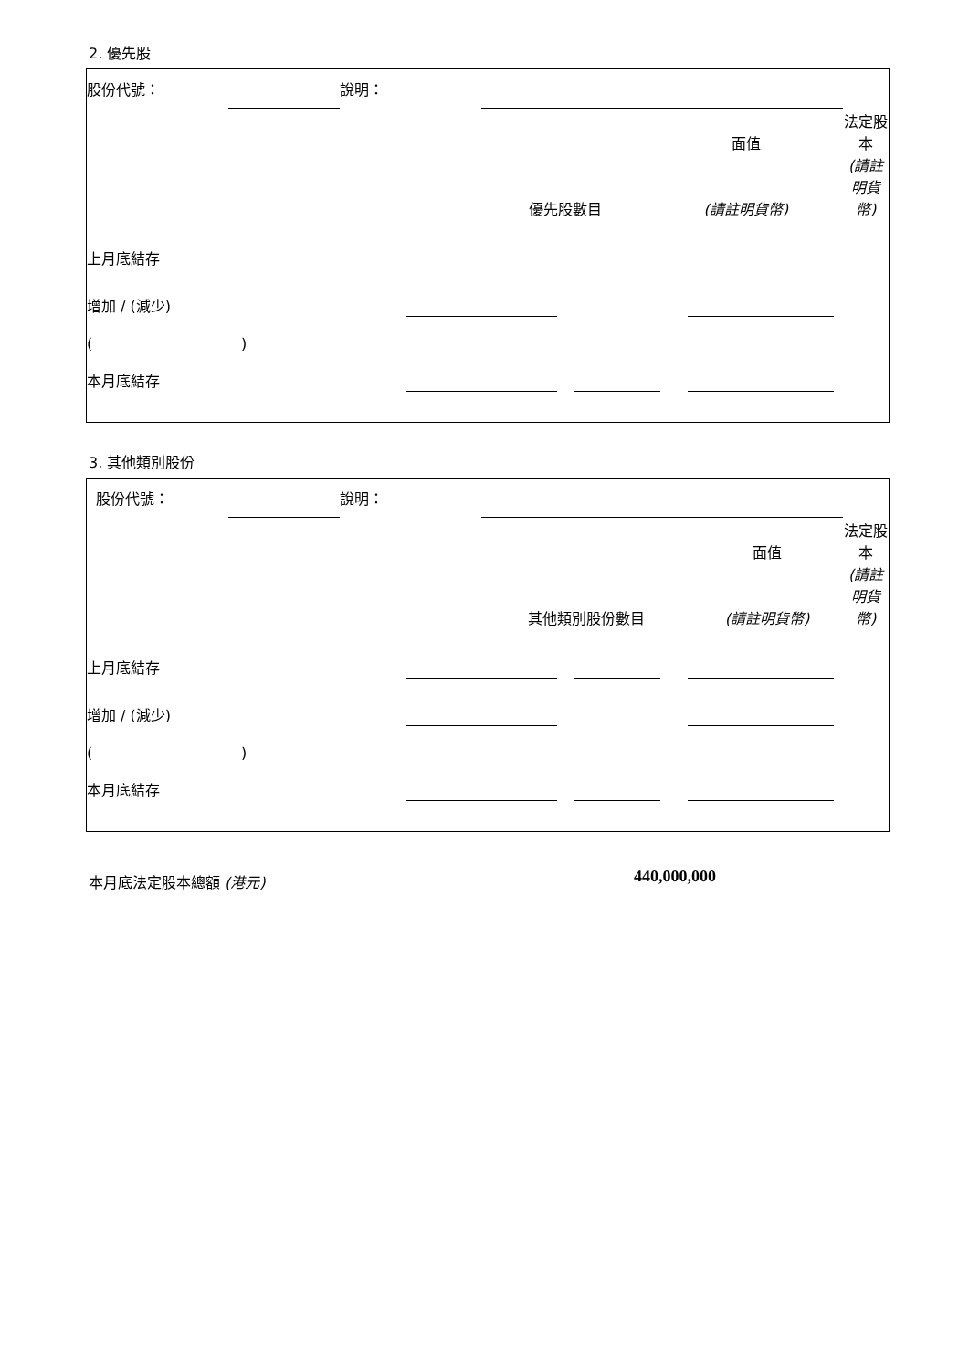2. 優先股
| 股份代號： | | 說明： | | | | | |
| | | | | | 面值 | | 法定股本 |
| | | | 優先股數目 | | (請註明貨幣) | | (請註明貨幣) |
| 上月底結存 | | | | | | |
| 增加 / (減少) | | | | | | |
| ( ) | | | | | | |
| 本月底結存 | | | | | | |
3. 其他類別股份
| 股份代號： | | 說明： | | | | | |
| | | | | | 面值 | | 法定股本 |
| | | | 其他類別股份數目 | | (請註明貨幣) | | (請註明貨幣) |
| 上月底結存 | | | | | | |
| 增加 / (減少) | | | | | | |
| ( ) | | | | | | |
| 本月底結存 | | | | | | |
本月底法定股本總額 (港元)
440,000,000